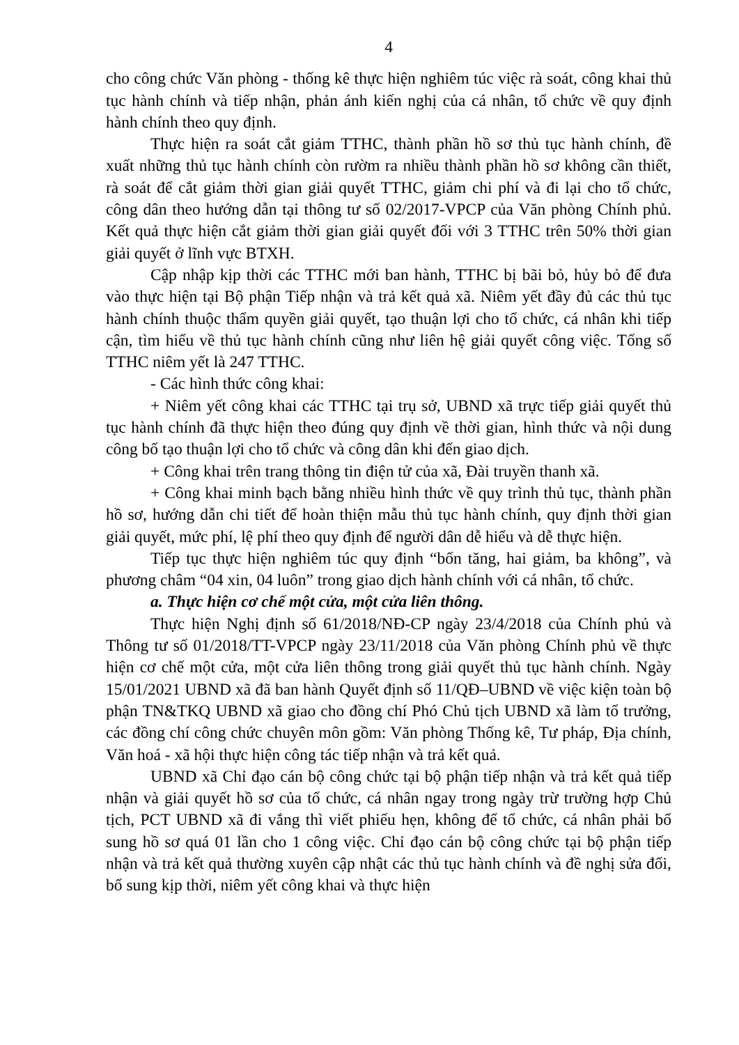4
cho công chức Văn phòng - thống kê thực hiện nghiêm túc việc rà soát, công khai thủ tục hành chính và tiếp nhận, phản ánh kiến nghị của cá nhân, tổ chức về quy định hành chính theo quy định.
Thực hiện ra soát cắt giảm TTHC, thành phần hồ sơ thủ tục hành chính, đề xuất những thủ tục hành chính còn rườm ra nhiều thành phần hồ sơ không cần thiết, rà soát để cắt giảm thời gian giải quyết TTHC, giảm chi phí và đi lại cho tổ chức, công dân theo hướng dẫn tại thông tư số 02/2017-VPCP của Văn phòng Chính phủ. Kết quả thực hiện cắt giảm thời gian giải quyết đối với 3 TTHC trên 50% thời gian giải quyết ở lĩnh vực BTXH.
Cập nhập kịp thời các TTHC mới ban hành, TTHC bị bãi bỏ, hủy bỏ để đưa vào thực hiện tại Bộ phận Tiếp nhận và trả kết quả xã. Niêm yết đầy đủ các thủ tục hành chính thuộc thẩm quyền giải quyết, tạo thuận lợi cho tổ chức, cá nhân khi tiếp cận, tìm hiểu về thủ tục hành chính cũng như liên hệ giải quyết công việc. Tổng số TTHC niêm yết là 247 TTHC.
- Các hình thức công khai:
+ Niêm yết công khai các TTHC tại trụ sở, UBND xã trực tiếp giải quyết thủ tục hành chính đã thực hiện theo đúng quy định về thời gian, hình thức và nội dung công bố tạo thuận lợi cho tổ chức và công dân khi đến giao dịch.
+ Công khai trên trang thông tin điện tử của xã, Đài truyền thanh xã.
+ Công khai minh bạch bằng nhiều hình thức về quy trình thủ tục, thành phần hồ sơ, hướng dẫn chi tiết để hoàn thiện mẫu thủ tục hành chính, quy định thời gian giải quyết, mức phí, lệ phí theo quy định để người dân dễ hiểu và dễ thực hiện.
Tiếp tục thực hiện nghiêm túc quy định “bốn tăng, hai giảm, ba không”, và phương châm “04 xin, 04 luôn” trong giao dịch hành chính với cá nhân, tổ chức.
a. Thực hiện cơ chế một cửa, một cửa liên thông.
Thực hiện Nghị định số 61/2018/NĐ-CP ngày 23/4/2018 của Chính phủ và Thông tư số 01/2018/TT-VPCP ngày 23/11/2018 của Văn phòng Chính phủ về thực hiện cơ chế một cửa, một cửa liên thông trong giải quyết thủ tục hành chính. Ngày 15/01/2021 UBND xã đã ban hành Quyết định số 11/QĐ–UBND về việc kiện toàn bộ phận TN&TKQ UBND xã giao cho đồng chí Phó Chủ tịch UBND xã làm tổ trưởng, các đồng chí công chức chuyên môn gồm: Văn phòng Thống kê, Tư pháp, Địa chính, Văn hoá - xã hội thực hiện công tác tiếp nhận và trả kết quả.
UBND xã Chỉ đạo cán bộ công chức tại bộ phận tiếp nhận và trả kết quả tiếp nhận và giải quyết hồ sơ của tổ chức, cá nhân ngay trong ngày trừ trường hợp Chủ tịch, PCT UBND xã đi vắng thì viết phiếu hẹn, không để tổ chức, cá nhân phải bổ sung hồ sơ quá 01 lần cho 1 công việc. Chỉ đạo cán bộ công chức tại bộ phận tiếp nhận và trả kết quả thường xuyên cập nhật các thủ tục hành chính và đề nghị sửa đổi, bổ sung kịp thời, niêm yết công khai và thực hiện